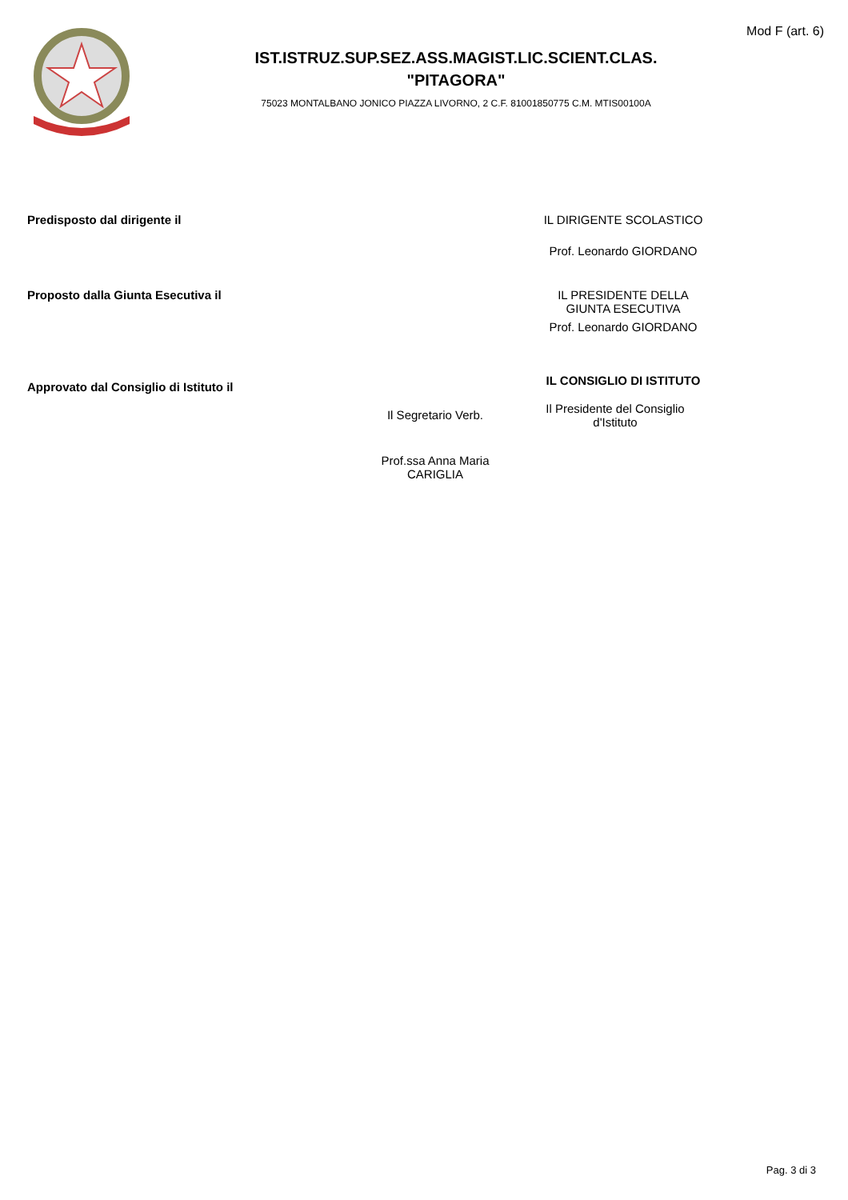Mod F (art. 6)
IST.ISTRUZ.SUP.SEZ.ASS.MAGIST.LIC.SCIENT.CLAS.
"PITAGORA"
75023 MONTALBANO JONICO PIAZZA LIVORNO, 2 C.F. 81001850775 C.M. MTIS00100A
Predisposto dal dirigente il IL DIRIGENTE SCOLASTICO
Prof. Leonardo GIORDANO
Proposto dalla Giunta Esecutiva il IL PRESIDENTE DELLA
GIUNTA ESECUTIVA
Prof. Leonardo GIORDANO
Approvato dal Consiglio di Istituto il
IL CONSIGLIO DI ISTITUTO
Il Segretario Verb.
Prof.ssa Anna Maria
CARIGLIA
Il Presidente del Consiglio
d'Istituto
Pag. 3 di 3